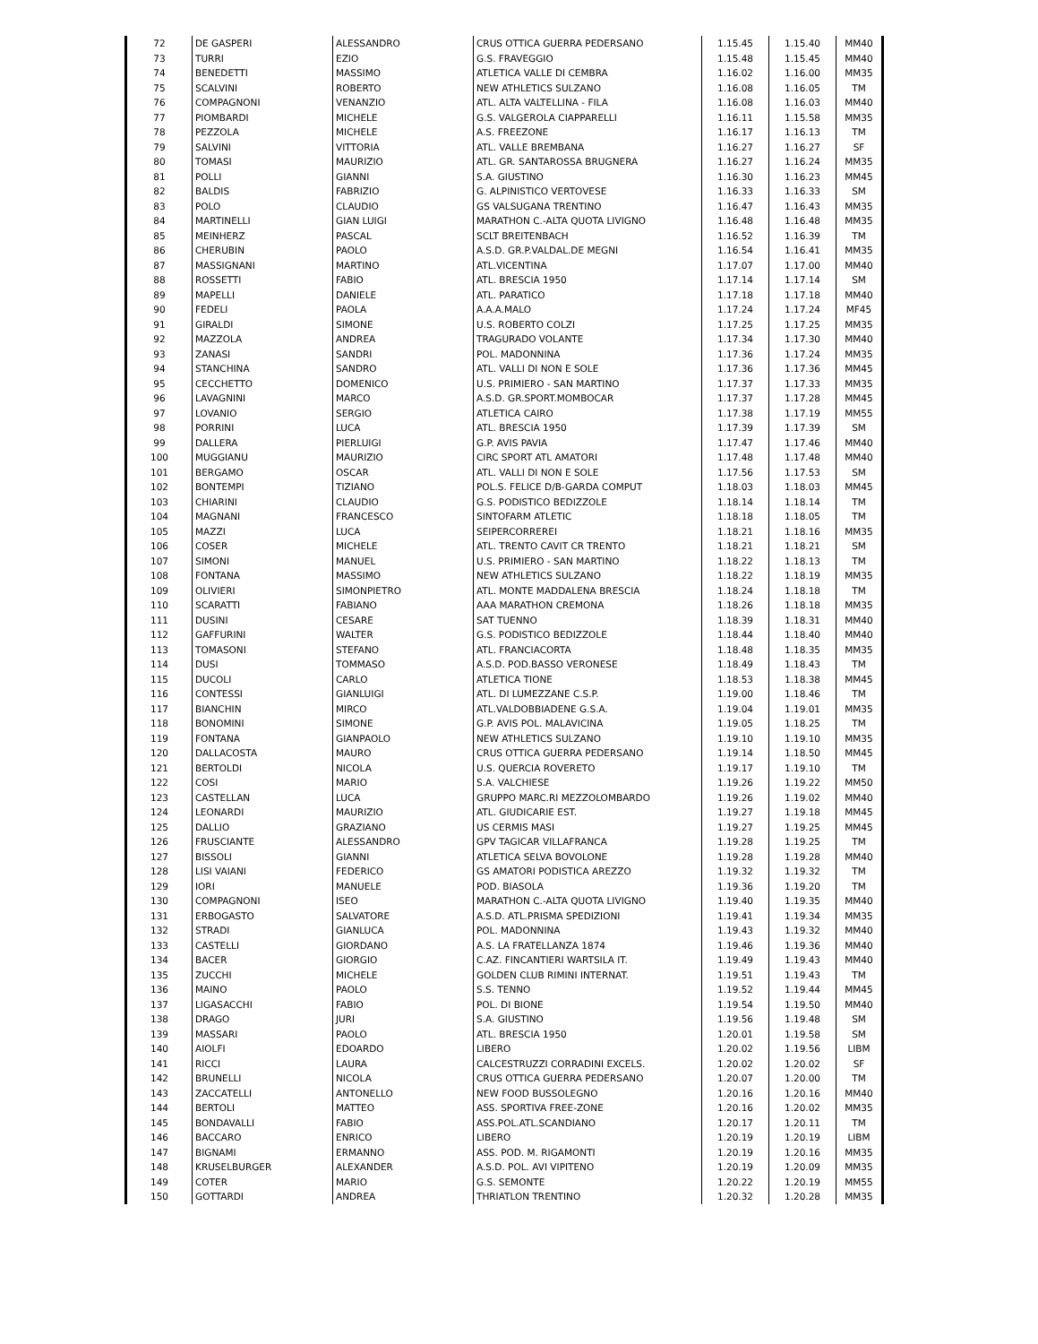| 72 | DE GASPERI | ALESSANDRO | CRUS OTTICA GUERRA PEDERSANO | 1.15.45 | 1.15.40 | MM40 |
| 73 | TURRI | EZIO | G.S. FRAVEGGIO | 1.15.48 | 1.15.45 | MM40 |
| 74 | BENEDETTI | MASSIMO | ATLETICA VALLE DI CEMBRA | 1.16.02 | 1.16.00 | MM35 |
| 75 | SCALVINI | ROBERTO | NEW ATHLETICS SULZANO | 1.16.08 | 1.16.05 | TM |
| 76 | COMPAGNONI | VENANZIO | ATL. ALTA VALTELLINA - FILA | 1.16.08 | 1.16.03 | MM40 |
| 77 | PIOMBARDI | MICHELE | G.S. VALGEROLA CIAPPARELLI | 1.16.11 | 1.15.58 | MM35 |
| 78 | PEZZOLA | MICHELE | A.S. FREEZONE | 1.16.17 | 1.16.13 | TM |
| 79 | SALVINI | VITTORIA | ATL. VALLE BREMBANA | 1.16.27 | 1.16.27 | SF |
| 80 | TOMASI | MAURIZIO | ATL. GR. SANTAROSSA BRUGNERA | 1.16.27 | 1.16.24 | MM35 |
| 81 | POLLI | GIANNI | S.A. GIUSTINO | 1.16.30 | 1.16.23 | MM45 |
| 82 | BALDIS | FABRIZIO | G. ALPINISTICO VERTOVESE | 1.16.33 | 1.16.33 | SM |
| 83 | POLO | CLAUDIO | GS VALSUGANA TRENTINO | 1.16.47 | 1.16.43 | MM35 |
| 84 | MARTINELLI | GIAN LUIGI | MARATHON C.-ALTA QUOTA LIVIGNO | 1.16.48 | 1.16.48 | MM35 |
| 85 | MEINHERZ | PASCAL | SCLT BREITENBACH | 1.16.52 | 1.16.39 | TM |
| 86 | CHERUBIN | PAOLO | A.S.D. GR.P.VALDAL.DE MEGNI | 1.16.54 | 1.16.41 | MM35 |
| 87 | MASSIGNANI | MARTINO | ATL.VICENTINA | 1.17.07 | 1.17.00 | MM40 |
| 88 | ROSSETTI | FABIO | ATL. BRESCIA 1950 | 1.17.14 | 1.17.14 | SM |
| 89 | MAPELLI | DANIELE | ATL. PARATICO | 1.17.18 | 1.17.18 | MM40 |
| 90 | FEDELI | PAOLA | A.A.A.MALO | 1.17.24 | 1.17.24 | MF45 |
| 91 | GIRALDI | SIMONE | U.S. ROBERTO COLZI | 1.17.25 | 1.17.25 | MM35 |
| 92 | MAZZOLA | ANDREA | TRAGURADO VOLANTE | 1.17.34 | 1.17.30 | MM40 |
| 93 | ZANASI | SANDRI | POL. MADONNINA | 1.17.36 | 1.17.24 | MM35 |
| 94 | STANCHINA | SANDRO | ATL. VALLI DI NON E SOLE | 1.17.36 | 1.17.36 | MM45 |
| 95 | CECCHETTO | DOMENICO | U.S. PRIMIERO - SAN MARTINO | 1.17.37 | 1.17.33 | MM35 |
| 96 | LAVAGNINI | MARCO | A.S.D. GR.SPORT.MOMBOCAR | 1.17.37 | 1.17.28 | MM45 |
| 97 | LOVANIO | SERGIO | ATLETICA CAIRO | 1.17.38 | 1.17.19 | MM55 |
| 98 | PORRINI | LUCA | ATL. BRESCIA 1950 | 1.17.39 | 1.17.39 | SM |
| 99 | DALLERA | PIERLUIGI | G.P. AVIS PAVIA | 1.17.47 | 1.17.46 | MM40 |
| 100 | MUGGIANU | MAURIZIO | CIRC SPORT ATL AMATORI | 1.17.48 | 1.17.48 | MM40 |
| 101 | BERGAMO | OSCAR | ATL. VALLI DI NON E SOLE | 1.17.56 | 1.17.53 | SM |
| 102 | BONTEMPI | TIZIANO | POL.S. FELICE D/B-GARDA COMPUT | 1.18.03 | 1.18.03 | MM45 |
| 103 | CHIARINI | CLAUDIO | G.S. PODISTICO BEDIZZOLE | 1.18.14 | 1.18.14 | TM |
| 104 | MAGNANI | FRANCESCO | SINTOFARM ATLETIC | 1.18.18 | 1.18.05 | TM |
| 105 | MAZZI | LUCA | SEIPERCORREREI | 1.18.21 | 1.18.16 | MM35 |
| 106 | COSER | MICHELE | ATL. TRENTO CAVIT CR TRENTO | 1.18.21 | 1.18.21 | SM |
| 107 | SIMONI | MANUEL | U.S. PRIMIERO - SAN MARTINO | 1.18.22 | 1.18.13 | TM |
| 108 | FONTANA | MASSIMO | NEW ATHLETICS SULZANO | 1.18.22 | 1.18.19 | MM35 |
| 109 | OLIVIERI | SIMONPIETRO | ATL. MONTE MADDALENA BRESCIA | 1.18.24 | 1.18.18 | TM |
| 110 | SCARATTI | FABIANO | AAA MARATHON CREMONA | 1.18.26 | 1.18.18 | MM35 |
| 111 | DUSINI | CESARE | SAT TUENNO | 1.18.39 | 1.18.31 | MM40 |
| 112 | GAFFURINI | WALTER | G.S. PODISTICO BEDIZZOLE | 1.18.44 | 1.18.40 | MM40 |
| 113 | TOMASONI | STEFANO | ATL. FRANCIACORTA | 1.18.48 | 1.18.35 | MM35 |
| 114 | DUSI | TOMMASO | A.S.D. POD.BASSO VERONESE | 1.18.49 | 1.18.43 | TM |
| 115 | DUCOLI | CARLO | ATLETICA TIONE | 1.18.53 | 1.18.38 | MM45 |
| 116 | CONTESSI | GIANLUIGI | ATL. DI LUMEZZANE C.S.P. | 1.19.00 | 1.18.46 | TM |
| 117 | BIANCHIN | MIRCO | ATL.VALDOBBIADENE G.S.A. | 1.19.04 | 1.19.01 | MM35 |
| 118 | BONOMINI | SIMONE | G.P. AVIS POL. MALAVICINA | 1.19.05 | 1.18.25 | TM |
| 119 | FONTANA | GIANPAOLO | NEW ATHLETICS SULZANO | 1.19.10 | 1.19.10 | MM35 |
| 120 | DALLACOSTA | MAURO | CRUS OTTICA GUERRA PEDERSANO | 1.19.14 | 1.18.50 | MM45 |
| 121 | BERTOLDI | NICOLA | U.S. QUERCIA ROVERETO | 1.19.17 | 1.19.10 | TM |
| 122 | COSI | MARIO | S.A. VALCHIESE | 1.19.26 | 1.19.22 | MM50 |
| 123 | CASTELLAN | LUCA | GRUPPO MARC.RI MEZZOLOMBARDO | 1.19.26 | 1.19.02 | MM40 |
| 124 | LEONARDI | MAURIZIO | ATL. GIUDICARIE EST. | 1.19.27 | 1.19.18 | MM45 |
| 125 | DALLIO | GRAZIANO | US CERMIS MASI | 1.19.27 | 1.19.25 | MM45 |
| 126 | FRUSCIANTE | ALESSANDRO | GPV TAGICAR VILLAFRANCA | 1.19.28 | 1.19.25 | TM |
| 127 | BISSOLI | GIANNI | ATLETICA SELVA BOVOLONE | 1.19.28 | 1.19.28 | MM40 |
| 128 | LISI VAIANI | FEDERICO | GS AMATORI PODISTICA AREZZO | 1.19.32 | 1.19.32 | TM |
| 129 | IORI | MANUELE | POD. BIASOLA | 1.19.36 | 1.19.20 | TM |
| 130 | COMPAGNONI | ISEO | MARATHON C.-ALTA QUOTA LIVIGNO | 1.19.40 | 1.19.35 | MM40 |
| 131 | ERBOGASTO | SALVATORE | A.S.D. ATL.PRISMA SPEDIZIONI | 1.19.41 | 1.19.34 | MM35 |
| 132 | STRADI | GIANLUCA | POL. MADONNINA | 1.19.43 | 1.19.32 | MM40 |
| 133 | CASTELLI | GIORDANO | A.S. LA FRATELLANZA 1874 | 1.19.46 | 1.19.36 | MM40 |
| 134 | BACER | GIORGIO | C.AZ. FINCANTIERI WARTSILA IT. | 1.19.49 | 1.19.43 | MM40 |
| 135 | ZUCCHI | MICHELE | GOLDEN CLUB RIMINI INTERNAT. | 1.19.51 | 1.19.43 | TM |
| 136 | MAINO | PAOLO | S.S. TENNO | 1.19.52 | 1.19.44 | MM45 |
| 137 | LIGASACCHI | FABIO | POL. DI BIONE | 1.19.54 | 1.19.50 | MM40 |
| 138 | DRAGO | JURI | S.A. GIUSTINO | 1.19.56 | 1.19.48 | SM |
| 139 | MASSARI | PAOLO | ATL. BRESCIA 1950 | 1.20.01 | 1.19.58 | SM |
| 140 | AIOLFI | EDOARDO | LIBERO | 1.20.02 | 1.19.56 | LIBM |
| 141 | RICCI | LAURA | CALCESTRUZZI CORRADINI EXCELS. | 1.20.02 | 1.20.02 | SF |
| 142 | BRUNELLI | NICOLA | CRUS OTTICA GUERRA PEDERSANO | 1.20.07 | 1.20.00 | TM |
| 143 | ZACCATELLI | ANTONELLO | NEW FOOD BUSSOLEGNO | 1.20.16 | 1.20.16 | MM40 |
| 144 | BERTOLI | MATTEO | ASS. SPORTIVA FREE-ZONE | 1.20.16 | 1.20.02 | MM35 |
| 145 | BONDAVALLI | FABIO | ASS.POL.ATL.SCANDIANO | 1.20.17 | 1.20.11 | TM |
| 146 | BACCARO | ENRICO | LIBERO | 1.20.19 | 1.20.19 | LIBM |
| 147 | BIGNAMI | ERMANNO | ASS. POD. M. RIGAMONTI | 1.20.19 | 1.20.16 | MM35 |
| 148 | KRUSELBURGER | ALEXANDER | A.S.D. POL. AVI VIPITENO | 1.20.19 | 1.20.09 | MM35 |
| 149 | COTER | MARIO | G.S. SEMONTE | 1.20.22 | 1.20.19 | MM55 |
| 150 | GOTTARDI | ANDREA | THRIATLON TRENTINO | 1.20.32 | 1.20.28 | MM35 |